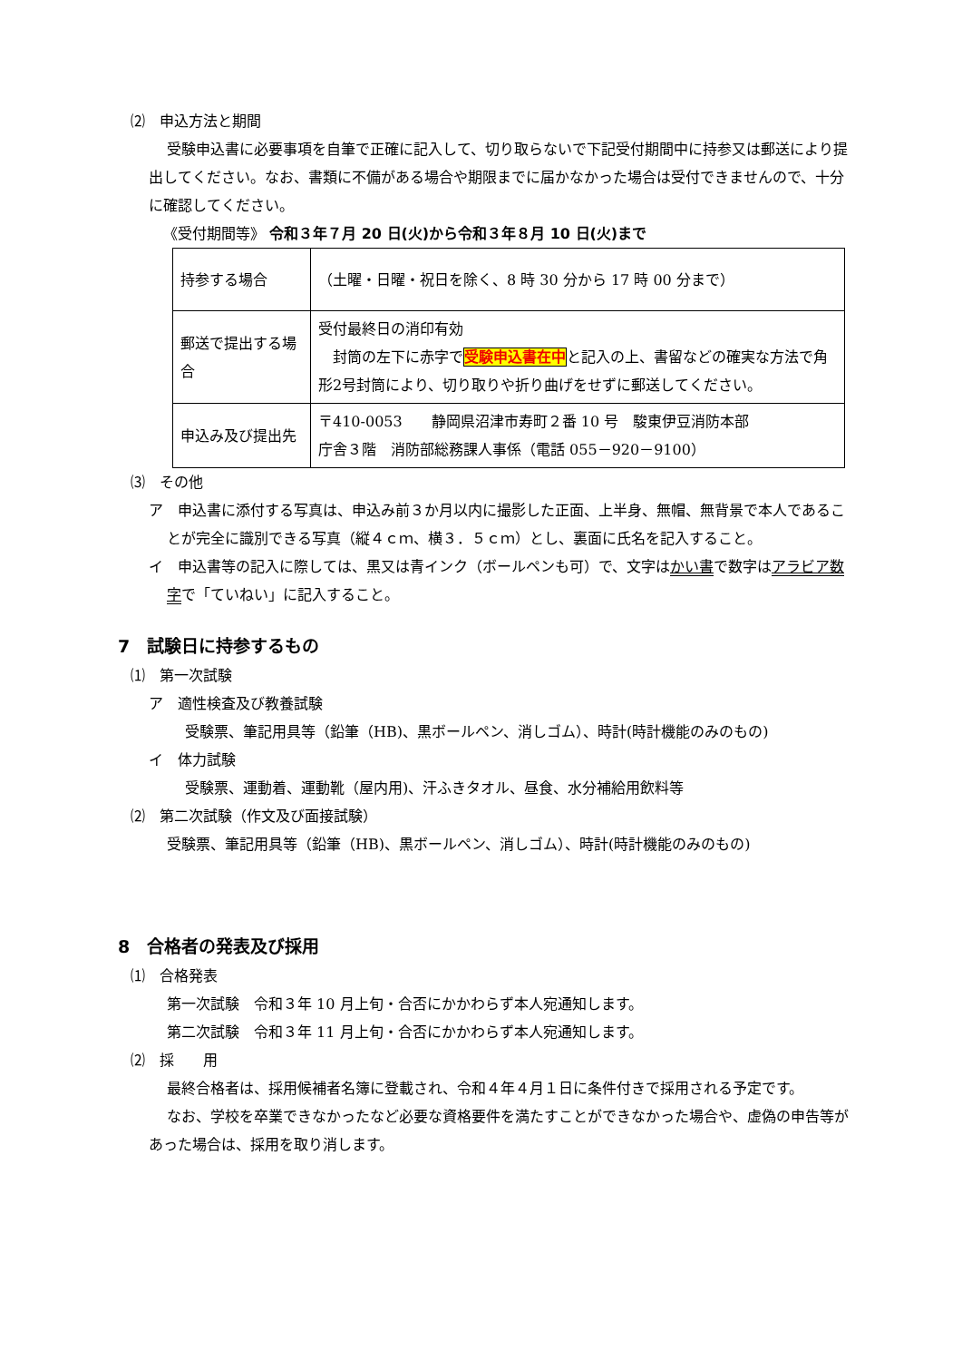⑵　申込方法と期間
受験申込書に必要事項を自筆で正確に記入して、切り取らないで下記受付期間中に持参又は郵送により提出してください。なお、書類に不備がある場合や期限までに届かなかった場合は受付できませんので、十分に確認してください。
《受付期間等》 令和３年７月 20 日(火)から令和３年８月 10 日(火)まで
| 持参する場合 | （土曜・日曜・祝日を除く、8 時 30 分から 17 時 00 分まで） |
| 郵送で提出する場合 | 受付最終日の消印有効 封筒の左下に赤字で 受験申込書在中 と記入の上、書留などの確実な方法で角形2号封筒により、切り取りや折り曲げをせずに郵送してください。 |
| 申込み及び提出先 | 〒410-0053 静岡県沼津市寿町２番 10 号 駿東伊豆消防本部 庁舎３階 消防部総務課人事係（電話 055－920－9100） |
⑶　その他
ア　申込書に添付する写真は、申込み前３か月以内に撮影した正面、上半身、無帽、無背景で本人であることが完全に識別できる写真（縦４ｃｍ、横３．５ｃｍ）とし、裏面に氏名を記入すること。
イ　申込書等の記入に際しては、黒又は青インク（ボールペンも可）で、文字はかい書で数字はアラビア数字で「ていねい」に記入すること。
7　試験日に持参するもの
⑴　第一次試験
ア　適性検査及び教養試験
受験票、筆記用具等（鉛筆（HB)、黒ボールペン、消しゴム）、時計(時計機能のみのもの)
イ　体力試験
受験票、運動着、運動靴（屋内用)、汗ふきタオル、昼食、水分補給用飲料等
⑵　第二次試験（作文及び面接試験）
受験票、筆記用具等（鉛筆（HB)、黒ボールペン、消しゴム）、時計(時計機能のみのもの)
8　合格者の発表及び採用
⑴　合格発表
第一次試験　令和３年 10 月上旬・合否にかかわらず本人宛通知します。
第二次試験　令和３年 11 月上旬・合否にかかわらず本人宛通知します。
⑵　採　　用
最終合格者は、採用候補者名簿に登載され、令和４年４月１日に条件付きで採用される予定です。
なお、学校を卒業できなかったなど必要な資格要件を満たすことができなかった場合や、虚偽の申告等があった場合は、採用を取り消します。